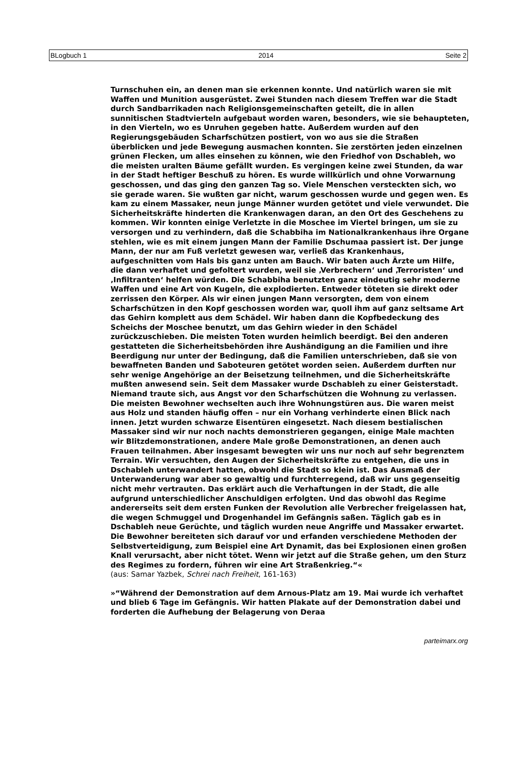BLogbuch 1 2014 Seite 2
Turnschuhen ein, an denen man sie erkennen konnte. Und natürlich waren sie mit Waffen und Munition ausgerüstet. Zwei Stunden nach diesem Treffen war die Stadt durch Sandbarrikaden nach Religionsgemeinschaften geteilt, die in allen sunnitischen Stadtvierteln aufgebaut worden waren, besonders, wie sie behaupteten, in den Vierteln, wo es Unruhen gegeben hatte. Außerdem wurden auf den Regierungsgebäuden Scharfschützen postiert, von wo aus sie die Straßen überblicken und jede Bewegung ausmachen konnten. Sie zerstörten jeden einzelnen grünen Flecken, um alles einsehen zu können, wie den Friedhof von Dschableh, wo die meisten uralten Bäume gefällt wurden. Es vergingen keine zwei Stunden, da war in der Stadt heftiger Beschuß zu hören. Es wurde willkürlich und ohne Vorwarnung geschossen, und das ging den ganzen Tag so. Viele Menschen versteckten sich, wo sie gerade waren. Sie wußten gar nicht, warum geschossen wurde und gegen wen. Es kam zu einem Massaker, neun junge Männer wurden getötet und viele verwundet. Die Sicherheitskräfte hinderten die Krankenwagen daran, an den Ort des Geschehens zu kommen. Wir konnten einige Verletzte in die Moschee im Viertel bringen, um sie zu versorgen und zu verhindern, daß die Schabbiha im Nationalkrankenhaus ihre Organe stehlen, wie es mit einem jungen Mann der Familie Dschumaa passiert ist. Der junge Mann, der nur am Fuß verletzt gewesen war, verließ das Krankenhaus, aufgeschnitten vom Hals bis ganz unten am Bauch. Wir baten auch Ärzte um Hilfe, die dann verhaftet und gefoltert wurden, weil sie ‚Verbrechern‘ und ‚Terroristen‘ und ‚Infiltranten‘ helfen würden. Die Schabbiha benutzten ganz eindeutig sehr moderne Waffen und eine Art von Kugeln, die explodierten. Entweder töteten sie direkt oder zerrissen den Körper. Als wir einen jungen Mann versorgten, dem von einem Scharfschützen in den Kopf geschossen worden war, quoll ihm auf ganz seltsame Art das Gehirn komplett aus dem Schädel. Wir haben dann die Kopfbedeckung des Scheichs der Moschee benutzt, um das Gehirn wieder in den Schädel zurückzuschieben. Die meisten Toten wurden heimlich beerdigt. Bei den anderen gestatteten die Sicherheitsbehörden ihre Aushändigung an die Familien und ihre Beerdigung nur unter der Bedingung, daß die Familien unterschrieben, daß sie von bewaffneten Banden und Saboteuren getötet worden seien. Außerdem durften nur sehr wenige Angehörige an der Beisetzung teilnehmen, und die Sicherheitskräfte mußten anwesend sein. Seit dem Massaker wurde Dschableh zu einer Geisterstadt. Niemand traute sich, aus Angst vor den Scharfschützen die Wohnung zu verlassen. Die meisten Bewohner wechselten auch ihre Wohnungstüren aus. Die waren meist aus Holz und standen häufig offen – nur ein Vorhang verhinderte einen Blick nach innen. Jetzt wurden schwarze Eisentüren eingesetzt. Nach diesem bestialischen Massaker sind wir nur noch nachts demonstrieren gegangen, einige Male machten wir Blitzdemonstrationen, andere Male große Demonstrationen, an denen auch Frauen teilnahmen. Aber insgesamt bewegten wir uns nur noch auf sehr begrenztem Terrain. Wir versuchten, den Augen der Sicherheitskräfte zu entgehen, die uns in Dschableh unterwandert hatten, obwohl die Stadt so klein ist. Das Ausmaß der Unterwanderung war aber so gewaltig und furchterregend, daß wir uns gegenseitig nicht mehr vertrauten. Das erklärt auch die Verhaftungen in der Stadt, die alle aufgrund unterschiedlicher Anschuldigen erfolgten. Und das obwohl das Regime andererseits seit dem ersten Funken der Revolution alle Verbrecher freigelassen hat, die wegen Schmuggel und Drogenhandel im Gefängnis saßen. Täglich gab es in Dschableh neue Gerüchte, und täglich wurden neue Angriffe und Massaker erwartet. Die Bewohner bereiteten sich darauf vor und erfanden verschiedene Methoden der Selbstverteidigung, zum Beispiel eine Art Dynamit, das bei Explosionen einen großen Knall verursacht, aber nicht tötet. Wenn wir jetzt auf die Straße gehen, um den Sturz des Regimes zu fordern, führen wir eine Art Straßenkrieg.“«
(aus: Samar Yazbek, Schrei nach Freiheit, 161-163)
»“Während der Demonstration auf dem Arnous-Platz am 19. Mai wurde ich verhaftet und blieb 6 Tage im Gefängnis. Wir hatten Plakate auf der Demonstration dabei und forderten die Aufhebung der Belagerung von Deraa
parteimarx.org